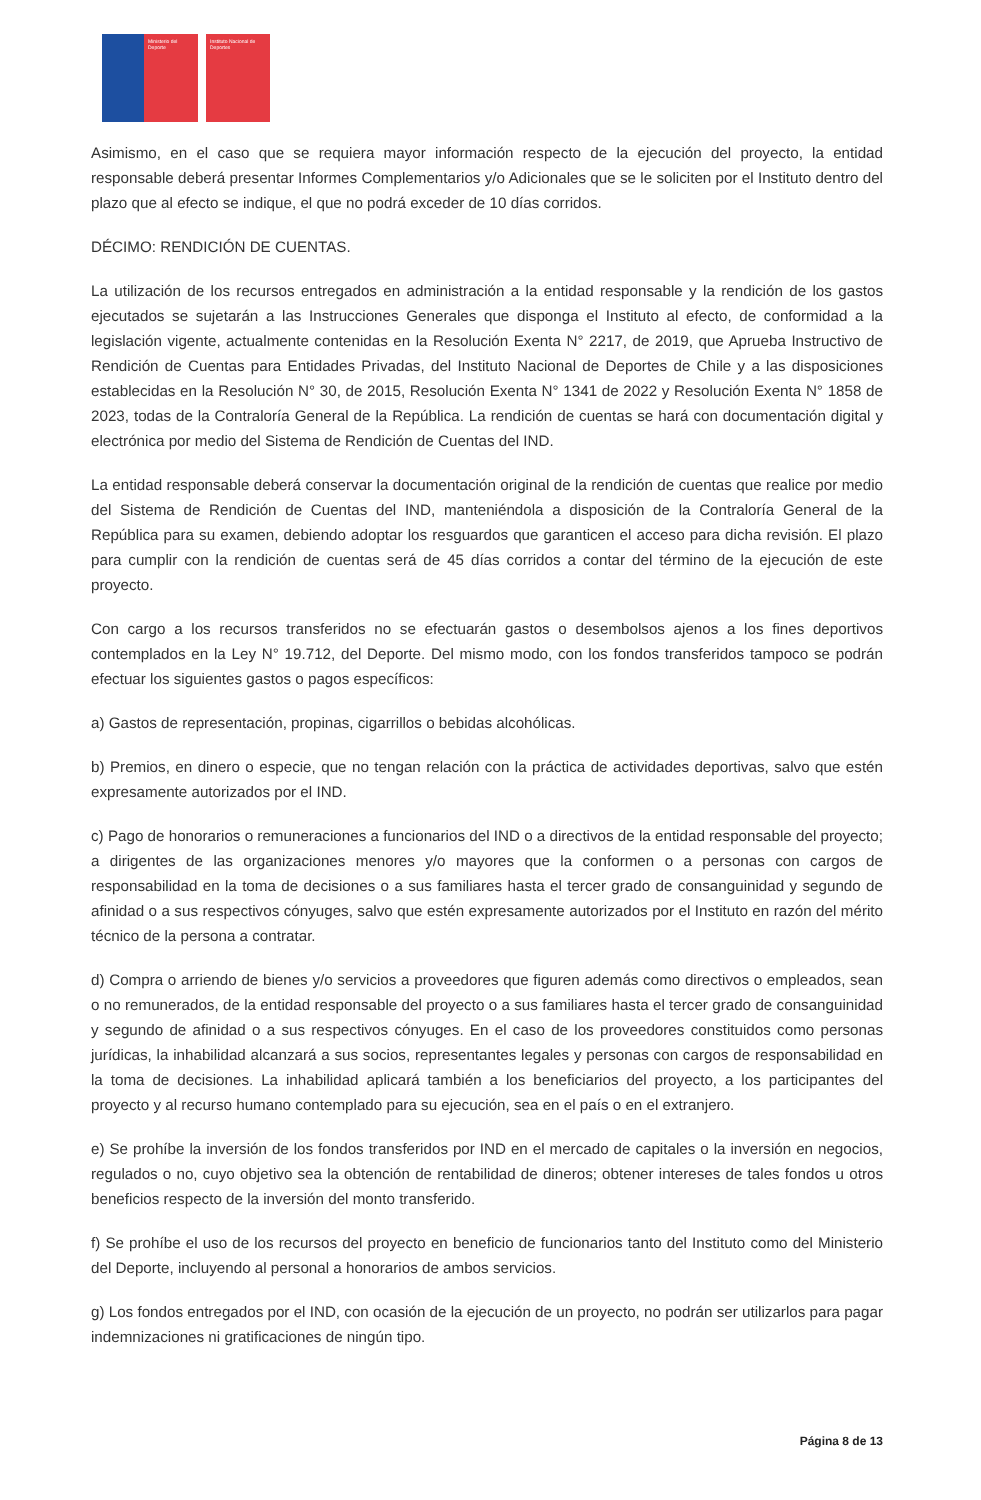Ministerio del Deporte
Instituto Nacional de Deportes
Asimismo, en el caso que se requiera mayor información respecto de la ejecución del proyecto, la entidad responsable deberá presentar Informes Complementarios y/o Adicionales que se le soliciten por el Instituto dentro del plazo que al efecto se indique, el que no podrá exceder de 10 días corridos.
DÉCIMO: RENDICIÓN DE CUENTAS.
La utilización de los recursos entregados en administración a la entidad responsable y la rendición de los gastos ejecutados se sujetarán a las Instrucciones Generales que disponga el Instituto al efecto, de conformidad a la legislación vigente, actualmente contenidas en la Resolución Exenta N° 2217, de 2019, que Aprueba Instructivo de Rendición de Cuentas para Entidades Privadas, del Instituto Nacional de Deportes de Chile y a las disposiciones establecidas en la Resolución N° 30, de 2015, Resolución Exenta N° 1341 de 2022 y Resolución Exenta N° 1858 de 2023, todas de la Contraloría General de la República. La rendición de cuentas se hará con documentación digital y electrónica por medio del Sistema de Rendición de Cuentas del IND.
La entidad responsable deberá conservar la documentación original de la rendición de cuentas que realice por medio del Sistema de Rendición de Cuentas del IND, manteniéndola a disposición de la Contraloría General de la República para su examen, debiendo adoptar los resguardos que garanticen el acceso para dicha revisión. El plazo para cumplir con la rendición de cuentas será de 45 días corridos a contar del término de la ejecución de este proyecto.
Con cargo a los recursos transferidos no se efectuarán gastos o desembolsos ajenos a los fines deportivos contemplados en la Ley N° 19.712, del Deporte. Del mismo modo, con los fondos transferidos tampoco se podrán efectuar los siguientes gastos o pagos específicos:
a) Gastos de representación, propinas, cigarrillos o bebidas alcohólicas.
b) Premios, en dinero o especie, que no tengan relación con la práctica de actividades deportivas, salvo que estén expresamente autorizados por el IND.
c) Pago de honorarios o remuneraciones a funcionarios del IND o a directivos de la entidad responsable del proyecto; a dirigentes de las organizaciones menores y/o mayores que la conformen o a personas con cargos de responsabilidad en la toma de decisiones o a sus familiares hasta el tercer grado de consanguinidad y segundo de afinidad o a sus respectivos cónyuges, salvo que estén expresamente autorizados por el Instituto en razón del mérito técnico de la persona a contratar.
d) Compra o arriendo de bienes y/o servicios a proveedores que figuren además como directivos o empleados, sean o no remunerados, de la entidad responsable del proyecto o a sus familiares hasta el tercer grado de consanguinidad y segundo de afinidad o a sus respectivos cónyuges. En el caso de los proveedores constituidos como personas jurídicas, la inhabilidad alcanzará a sus socios, representantes legales y personas con cargos de responsabilidad en la toma de decisiones. La inhabilidad aplicará también a los beneficiarios del proyecto, a los participantes del proyecto y al recurso humano contemplado para su ejecución, sea en el país o en el extranjero.
e) Se prohíbe la inversión de los fondos transferidos por IND en el mercado de capitales o la inversión en negocios, regulados o no, cuyo objetivo sea la obtención de rentabilidad de dineros; obtener intereses de tales fondos u otros beneficios respecto de la inversión del monto transferido.
f) Se prohíbe el uso de los recursos del proyecto en beneficio de funcionarios tanto del Instituto como del Ministerio del Deporte, incluyendo al personal a honorarios de ambos servicios.
g) Los fondos entregados por el IND, con ocasión de la ejecución de un proyecto, no podrán ser utilizarlos para pagar indemnizaciones ni gratificaciones de ningún tipo.
Página 8 de 13